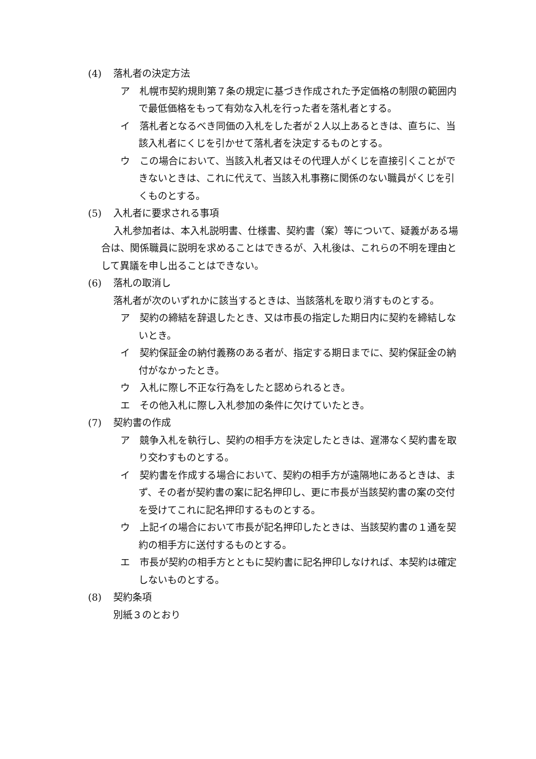(4) 落札者の決定方法
ア　札幌市契約規則第７条の規定に基づき作成された予定価格の制限の範囲内で最低価格をもって有効な入札を行った者を落札者とする。
イ　落札者となるべき同価の入札をした者が２人以上あるときは、直ちに、当該入札者にくじを引かせて落札者を決定するものとする。
ウ　この場合において、当該入札者又はその代理人がくじを直接引くことができないときは、これに代えて、当該入札事務に関係のない職員がくじを引くものとする。
(5) 入札者に要求される事項
入札参加者は、本入札説明書、仕様書、契約書（案）等について、疑義がある場合は、関係職員に説明を求めることはできるが、入札後は、これらの不明を理由として異議を申し出ることはできない。
(6) 落札の取消し
落札者が次のいずれかに該当するときは、当該落札を取り消すものとする。
ア　契約の締結を辞退したとき、又は市長の指定した期日内に契約を締結しないとき。
イ　契約保証金の納付義務のある者が、指定する期日までに、契約保証金の納付がなかったとき。
ウ　入札に際し不正な行為をしたと認められるとき。
エ　その他入札に際し入札参加の条件に欠けていたとき。
(7) 契約書の作成
ア　競争入札を執行し、契約の相手方を決定したときは、遅滞なく契約書を取り交わすものとする。
イ　契約書を作成する場合において、契約の相手方が遠隔地にあるときは、まず、その者が契約書の案に記名押印し、更に市長が当該契約書の案の交付を受けてこれに記名押印するものとする。
ウ　上記イの場合において市長が記名押印したときは、当該契約書の１通を契約の相手方に送付するものとする。
エ　市長が契約の相手方とともに契約書に記名押印しなければ、本契約は確定しないものとする。
(8) 契約条項
別紙３のとおり